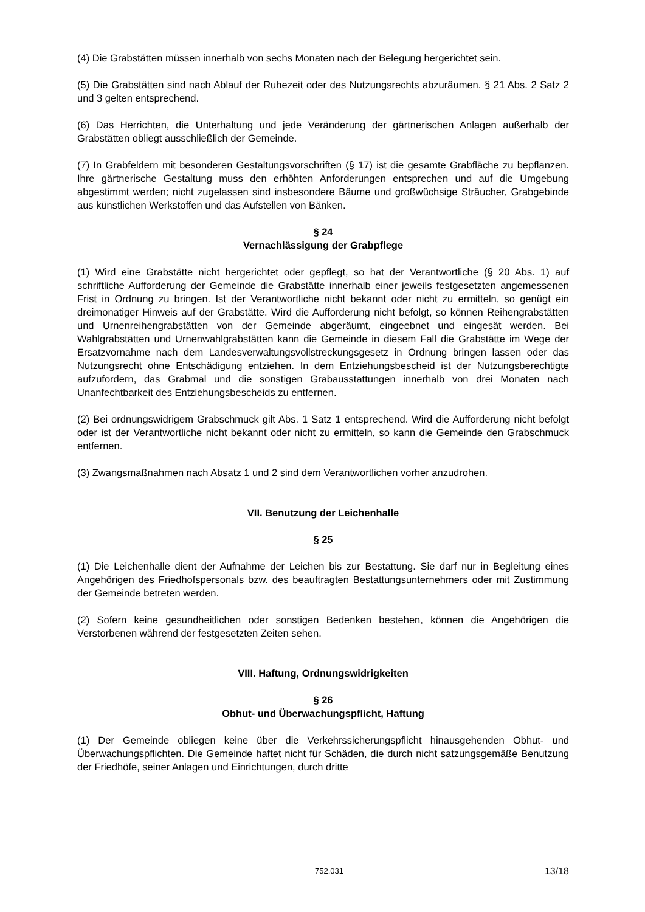(4) Die Grabstätten müssen innerhalb von sechs Monaten nach der Belegung hergerichtet sein.
(5) Die Grabstätten sind nach Ablauf der Ruhezeit oder des Nutzungsrechts abzuräumen. § 21 Abs. 2 Satz 2 und 3 gelten entsprechend.
(6) Das Herrichten, die Unterhaltung und jede Veränderung der gärtnerischen Anlagen außerhalb der Grabstätten obliegt ausschließlich der Gemeinde.
(7) In Grabfeldern mit besonderen Gestaltungsvorschriften (§ 17) ist die gesamte Grabfläche zu bepflanzen. Ihre gärtnerische Gestaltung muss den erhöhten Anforderungen entsprechen und auf die Umgebung abgestimmt werden; nicht zugelassen sind insbesondere Bäume und großwüchsige Sträucher, Grabgebinde aus künstlichen Werkstoffen und das Aufstellen von Bänken.
§ 24
Vernachlässigung der Grabpflege
(1) Wird eine Grabstätte nicht hergerichtet oder gepflegt, so hat der Verantwortliche (§ 20 Abs. 1) auf schriftliche Aufforderung der Gemeinde die Grabstätte innerhalb einer jeweils festgesetzten angemessenen Frist in Ordnung zu bringen. Ist der Verantwortliche nicht bekannt oder nicht zu ermitteln, so genügt ein dreimonatiger Hinweis auf der Grabstätte. Wird die Aufforderung nicht befolgt, so können Reihengrabstätten und Urnenreihengrabstätten von der Gemeinde abgeräumt, eingeebnet und eingesät werden. Bei Wahlgrabstätten und Urnenwahlgrabstätten kann die Gemeinde in diesem Fall die Grabstätte im Wege der Ersatzvornahme nach dem Landesverwaltungsvollstreckungsgesetz in Ordnung bringen lassen oder das Nutzungsrecht ohne Entschädigung entziehen. In dem Entziehungsbescheid ist der Nutzungsberechtigte aufzufordern, das Grabmal und die sonstigen Grabausstattungen innerhalb von drei Monaten nach Unanfechtbarkeit des Entziehungsbescheids zu entfernen.
(2) Bei ordnungswidrigem Grabschmuck gilt Abs. 1 Satz 1 entsprechend. Wird die Aufforderung nicht befolgt oder ist der Verantwortliche nicht bekannt oder nicht zu ermitteln, so kann die Gemeinde den Grabschmuck entfernen.
(3) Zwangsmaßnahmen nach Absatz 1 und 2 sind dem Verantwortlichen vorher anzudrohen.
VII. Benutzung der Leichenhalle
§ 25
(1) Die Leichenhalle dient der Aufnahme der Leichen bis zur Bestattung. Sie darf nur in Begleitung eines Angehörigen des Friedhofspersonals bzw. des beauftragten Bestattungsunternehmers oder mit Zustimmung der Gemeinde betreten werden.
(2) Sofern keine gesundheitlichen oder sonstigen Bedenken bestehen, können die Angehörigen die Verstorbenen während der festgesetzten Zeiten sehen.
VIII. Haftung, Ordnungswidrigkeiten
§ 26
Obhut- und Überwachungspflicht, Haftung
(1) Der Gemeinde obliegen keine über die Verkehrssicherungspflicht hinausgehenden Obhut- und Überwachungspflichten. Die Gemeinde haftet nicht für Schäden, die durch nicht satzungsgemäße Benutzung der Friedhöfe, seiner Anlagen und Einrichtungen, durch dritte
752.031 13/18